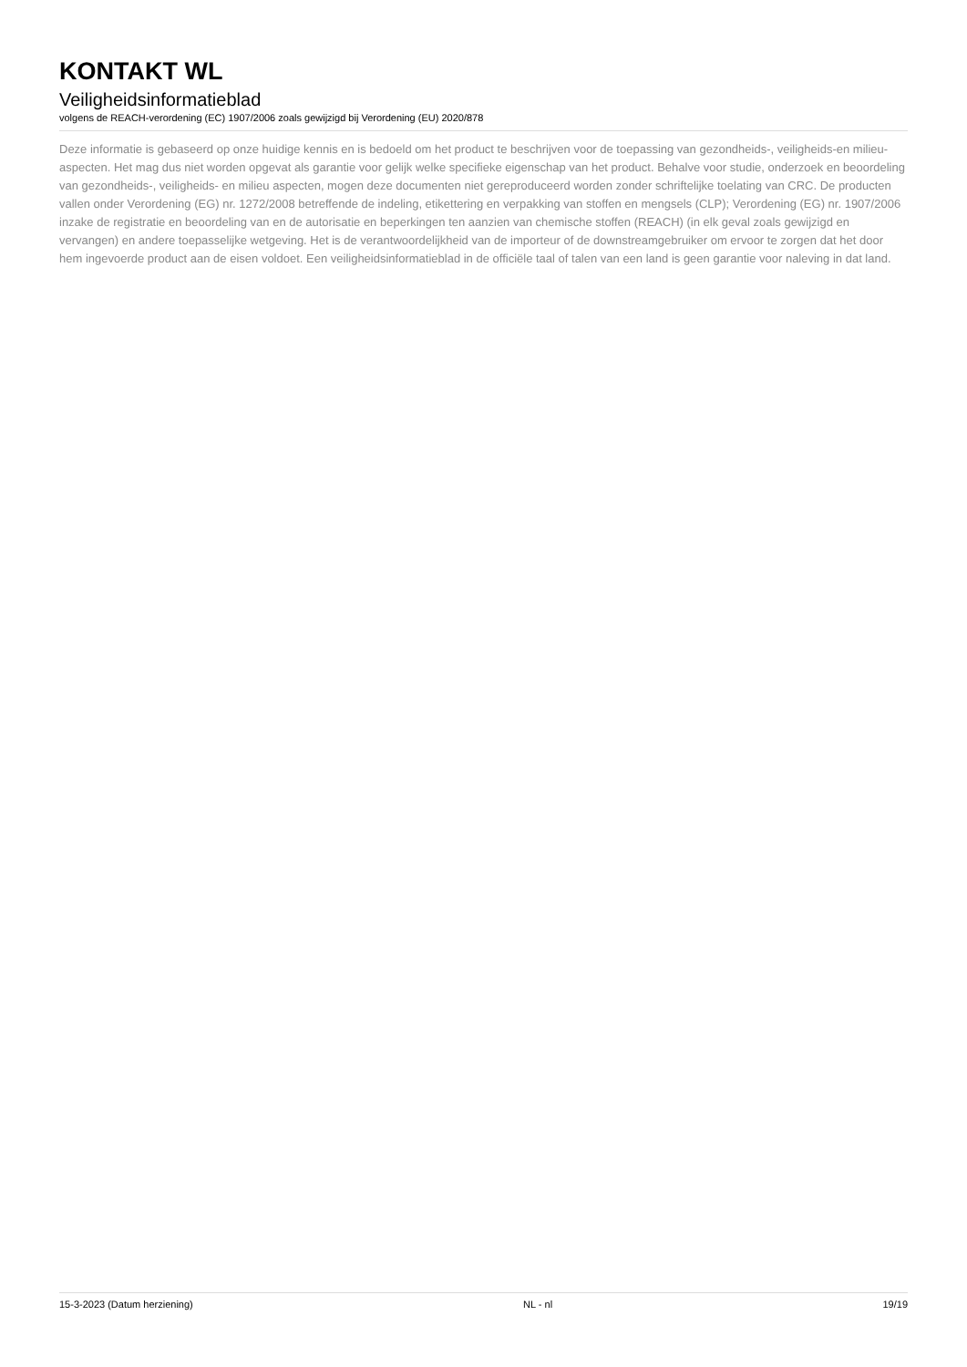KONTAKT WL
Veiligheidsinformatieblad
volgens de REACH-verordening (EC) 1907/2006 zoals gewijzigd bij Verordening (EU) 2020/878
Deze informatie is gebaseerd op onze huidige kennis en is bedoeld om het product te beschrijven voor de toepassing van gezondheids-, veiligheids-en milieu-aspecten. Het mag dus niet worden opgevat als garantie voor gelijk welke specifieke eigenschap van het product. Behalve voor studie, onderzoek en beoordeling van gezondheids-, veiligheids- en milieu aspecten, mogen deze documenten niet gereproduceerd worden zonder schriftelijke toelating van CRC. De producten vallen onder Verordening (EG) nr. 1272/2008 betreffende de indeling, etikettering en verpakking van stoffen en mengsels (CLP); Verordening (EG) nr. 1907/2006 inzake de registratie en beoordeling van en de autorisatie en beperkingen ten aanzien van chemische stoffen (REACH) (in elk geval zoals gewijzigd en vervangen) en andere toepasselijke wetgeving. Het is de verantwoordelijkheid van de importeur of de downstreamgebruiker om ervoor te zorgen dat het door hem ingevoerde product aan de eisen voldoet. Een veiligheidsinformatieblad in de officiële taal of talen van een land is geen garantie voor naleving in dat land.
15-3-2023 (Datum herziening) NL - nl 19/19